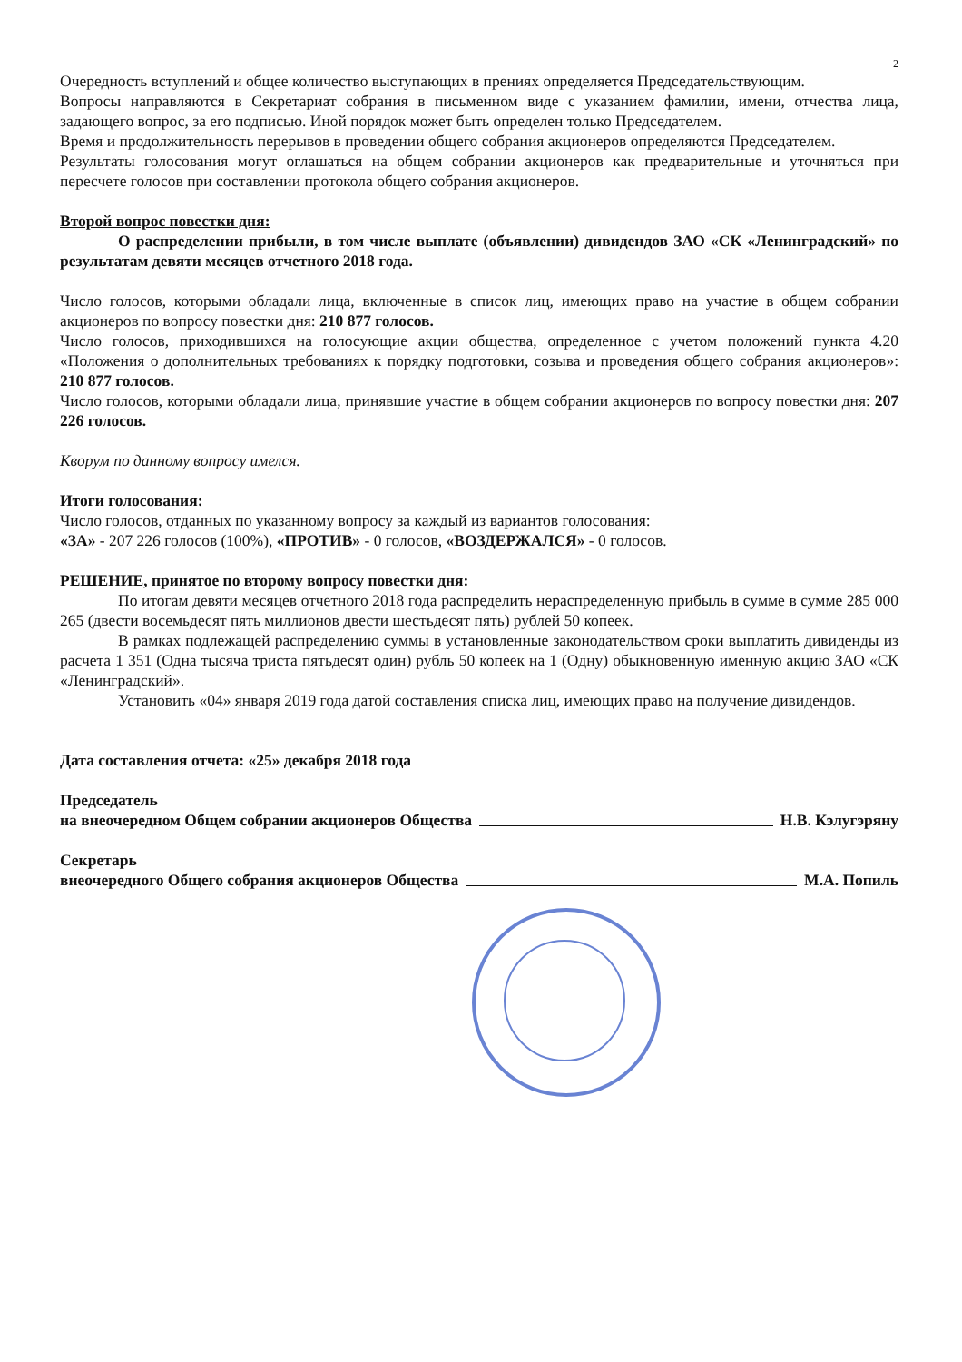2
Очередность вступлений и общее количество выступающих в прениях определяется Председательствующим.
Вопросы направляются в Секретариат собрания в письменном виде с указанием фамилии, имени, отчества лица, задающего вопрос, за его подписью. Иной порядок может быть определен только Председателем.
Время и продолжительность перерывов в проведении общего собрания акционеров определяются Председателем.
Результаты голосования могут оглашаться на общем собрании акционеров как предварительные и уточняться при пересчете голосов при составлении протокола общего собрания акционеров.
Второй вопрос повестки дня:
О распределении прибыли, в том числе выплате (объявлении) дивидендов ЗАО «СК «Ленинградский» по результатам девяти месяцев отчетного 2018 года.
Число голосов, которыми обладали лица, включенные в список лиц, имеющих право на участие в общем собрании акционеров по вопросу повестки дня: 210 877 голосов.
Число голосов, приходившихся на голосующие акции общества, определенное с учетом положений пункта 4.20 «Положения о дополнительных требованиях к порядку подготовки, созыва и проведения общего собрания акционеров»: 210 877 голосов.
Число голосов, которыми обладали лица, принявшие участие в общем собрании акционеров по вопросу повестки дня: 207 226 голосов.
Кворум по данному вопросу имелся.
Итоги голосования:
Число голосов, отданных по указанному вопросу за каждый из вариантов голосования:
«ЗА» - 207 226 голосов (100%), «ПРОТИВ» - 0 голосов, «ВОЗДЕРЖАЛСЯ» - 0 голосов.
РЕШЕНИЕ, принятое по второму вопросу повестки дня:
По итогам девяти месяцев отчетного 2018 года распределить нераспределенную прибыль в сумме в сумме 285 000 265 (двести восемьдесят пять миллионов двести шестьдесят пять) рублей 50 копеек.
В рамках подлежащей распределению суммы в установленные законодательством сроки выплатить дивиденды из расчета 1 351 (Одна тысяча триста пятьдесят один) рубль 50 копеек на 1 (Одну) обыкновенную именную акцию ЗАО «СК «Ленинградский».
Установить «04» января 2019 года датой составления списка лиц, имеющих право на получение дивидендов.
Дата составления отчета: «25» декабря 2018 года
Председатель
на внеочередном Общем собрании акционеров Общества Н.В. Кэлугэряну
Секретарь
внеочередного Общего собрания акционеров Общества М.А. Попиль